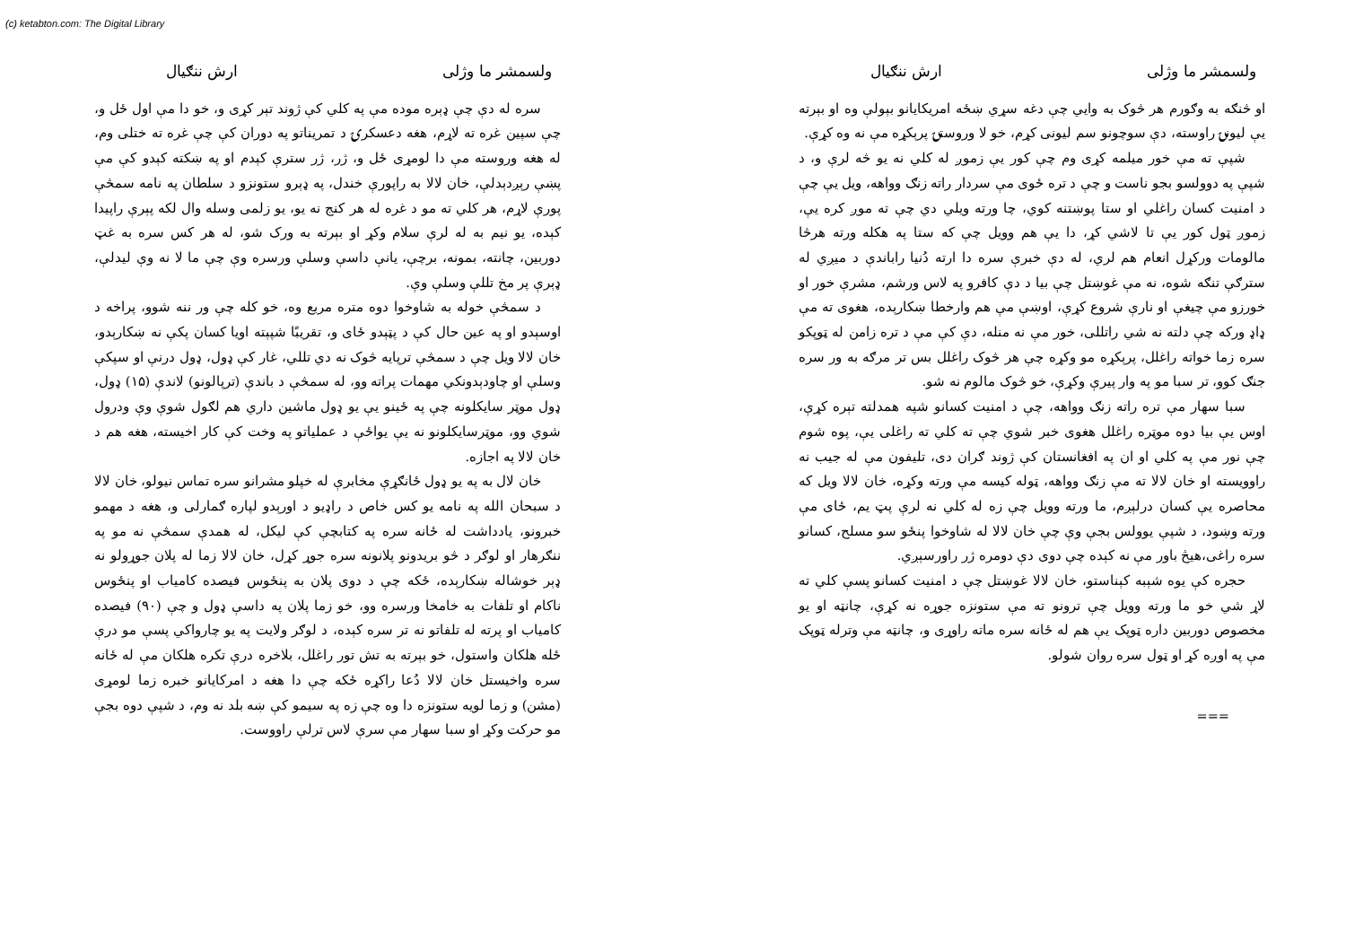(c) ketabton.com: The Digital Library
ولسمشر ما وژلی ارش ننګیال
سره له دې چې ډېره موده مې په کلي کې ژوند تېر کړی و، خو دا مې اول ځل و، چې سپين غره ته لاړم، هغه دعسکرۍ د تمريناتو په دوران کې چې غره ته ختلی وم، له هغه وروسته مې دا لومړی ځل و، ژر، ژر سترې کېدم او په ښکته کېدو کې مې پښې رېږدېدلې، خان لالا به راپورې خندل، په ډېرو ستونزو د سلطان په نامه سمڅې پورې لاړم، هر کلي ته مو د غره له هر کنج نه يو، يو زلمی وسله وال لکه پېرې راپيدا کېده، يو نيم به له لرې سلام وکړ او بېرته به ورک شو، له هر کس سره به غټ دوربين، چانته، بمونه، برچې، يانې داسې وسلې ورسره وې چې ما لا نه وې ليدلې، ډېرې پر مخ تللې وسلې وې.
د سمڅې خوله به شاوخوا دوه متره مربع وه، خو کله چې ور ننه شوو، پراخه د اوسېدو او په عين حال کې د پټېدو ځای و، تقريبًا شپېته اويا کسان پکې نه ښکارېدو، خان لالا ويل چې د سمڅې ترپايه څوک نه دي تللي، غار کې ډول، ډول درنې او سپکې وسلې او چاودېدونکي مهمات پراته وو، له سمڅې د باندې (ترپالونو) لاندې (۱۵) ډول، ډول موټر سايکلونه چې په ځينو يې يو ډول ماشين داري هم لګول شوې وې ودرول شوي وو، موټرسايکلونو نه يې يواځې د عملياتو په وخت کې کار اخيسته، هغه هم د خان لالا په اجازه.
خان لال به په يو ډول ځانګړې مخابرې له خپلو مشرانو سره تماس نيولو، خان لالا د سبحان الله په نامه يو کس خاص د راډيو د اورېدو لپاره ګمارلی و، هغه د مهمو خبرونو، يادداشت له ځانه سره په کتابچې کې ليکل، له همدې سمڅې نه مو په ننګرهار او لوګر د څو بريدونو پلانونه سره جوړ کړل، خان لالا زما له پلان جوړولو نه ډېر خوشاله ښکارېده، ځکه چې د دوی پلان به پنځوس فيصده کامياب او پنځوس ناکام او تلفات به خامخا ورسره وو، خو زما پلان په داسې ډول و چې (۹۰) فيصده کامياب او پرته له تلفاتو نه تر سره کېده، د لوګر ولايت په يو چارواکي پسې مو درې ځله هلکان واستول، خو بېرته به تش تور راغلل، بلاخره درې تکره هلکان مې له ځانه سره واخيستل خان لالا دُعا راکړه ځکه چې دا هغه د امرکايانو خبره زما لومړی (مشن) و زما لويه ستونزه دا وه چې زه په سيمو کې ښه بلد نه وم، د شپې دوه بجې مو حرکت وکړ او سبا سهار مې سرې لاس ترلې راووست.
ولسمشر ما وژلی ارش ننګیال
او څنګه به وګورم هر څوک به وايي چې دغه سړي ښځه امريکايانو بېولې وه او بېرته يې ليونۍ راوسته، دې سوچونو سم ليونی کړم، خو لا وروستۍ پرېکړه مې نه وه کړې.
شپې ته مې خور ميلمه کړی وم چې کور يې زموږ له کلي نه يو څه لرې و، د شپې په دوولسو بجو ناست و چې د تره ځوی مې سردار راته زنګ وواهه، ويل يې چې د امنيت کسان راغلي او ستا پوښتنه کوي، چا ورته ويلي دي چې ته موږ کره يې، زموږ ټول کور يې تا لاشي کړ، دا يې هم وويل چې که ستا په هکله ورته هرڅا مالومات ورکړل انعام هم لري، له دې خبرې سره دا ارته دُنيا راباندې د ميږي له سترګې تنګه شوه، نه مې غوښتل چې بيا د دې کافرو په لاس ورشم، مشرې خور او خورزو مې چيغې او نارې شروع کړې، اوښې مې هم وارخطا ښکارېده، هغوی ته مې ډاډ ورکه چې دلته نه شي راتللی، خور مې نه منله، دې کې مې د تره زامن له ټوپکو سره زما خواته راغلل، پرېکړه مو وکړه چې هر څوک راغلل بس تر مرګه به ور سره جنګ کوو، تر سبا مو په وار پيرې وکړې، خو څوک مالوم نه شو.
سبا سهار مې تره راته زنګ وواهه، چې د امنيت کسانو شپه همدلته تېره کړې، اوس يې بيا دوه موټره راغلل هغوی خبر شوي چې ته کلي ته راغلی يې، پوه شوم چې نور مې په کلي او ان په افغانستان کې ژوند ګران دی، تليفون مې له جيب نه راوويسته او خان لالا ته مې زنګ وواهه، ټوله کيسه مې ورته وکړه، خان لالا ويل که محاصره يې کسان درلېږم، ما ورته وويل چې زه له کلي نه لرې پټ يم، ځای مې ورته وښود، د شپې يوولس بجې وې چې خان لالا له شاوخوا پنځو سو مسلح، کسانو سره راغی،هيڅ باور مې نه کېده چې دوی دې دومره ژر راورسېږي.
حجره کې يوه شېبه کېناستو، خان لالا غوښتل چې د امنيت کسانو پسې کلي ته لاړ شي خو ما ورته وويل چې ترونو ته مې ستونزه جوړه نه کړې، چانټه او يو مخصوص دوربين داره ټوپک يې هم له ځانه سره ماته راوړی و، چانټه مې وترله ټوپک مې په اوږه کړ او ټول سره روان شولو.
===